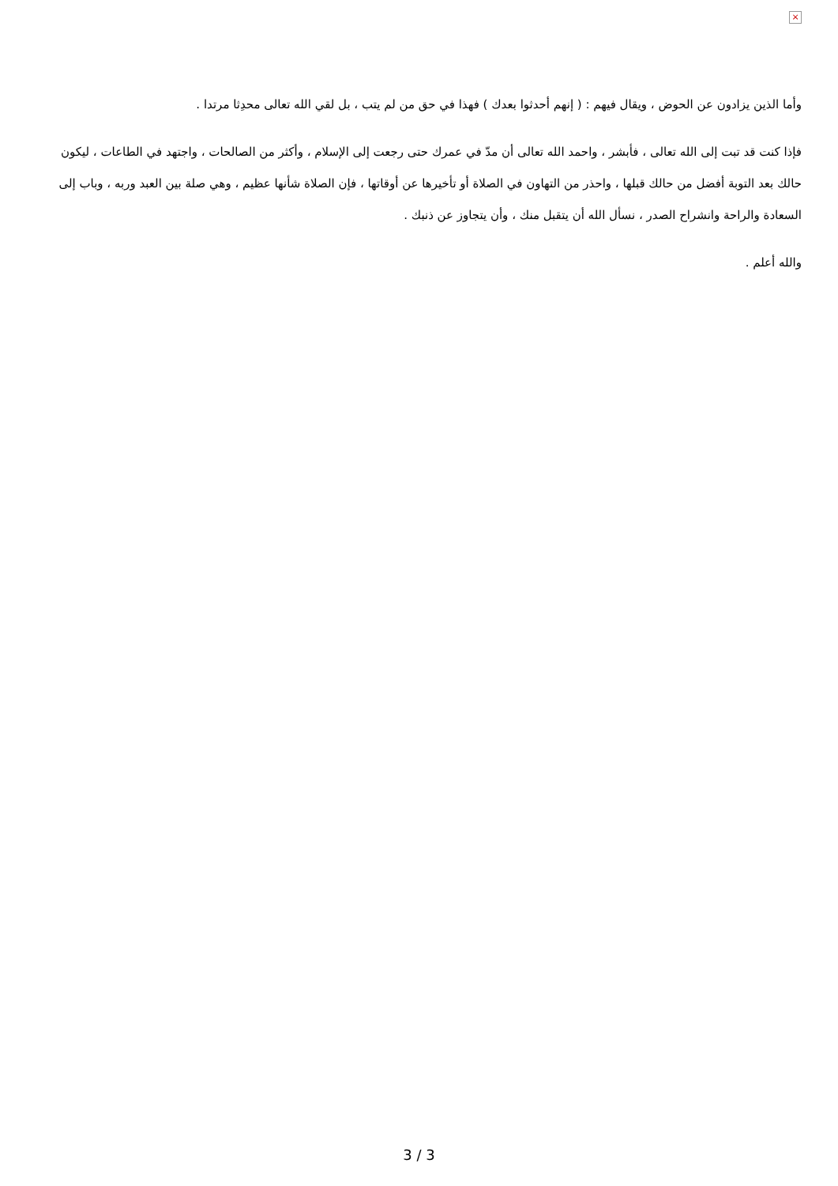×
وأما الذين يزادون عن الحوض ، ويقال فيهم : ( إنهم أحدثوا بعدك ) فهذا في حق من لم يتب ، بل لقي الله تعالى محدِثا مرتدا .
فإذا كنت قد تبت إلى الله تعالى ، فأبشر ، واحمد الله تعالى أن مدّ في عمرك حتى رجعت إلى الإسلام ، وأكثر من الصالحات ، واجتهد في الطاعات ، ليكون حالك بعد التوبة أفضل من حالك قبلها ، واحذر من التهاون في الصلاة أو تأخيرها عن أوقاتها ، فإن الصلاة شأنها عظيم ، وهي صلة بين العبد وربه ، وباب إلى السعادة والراحة وانشراح الصدر ، نسأل الله أن يتقبل منك ، وأن يتجاوز عن ذنبك .
والله أعلم .
3 / 3